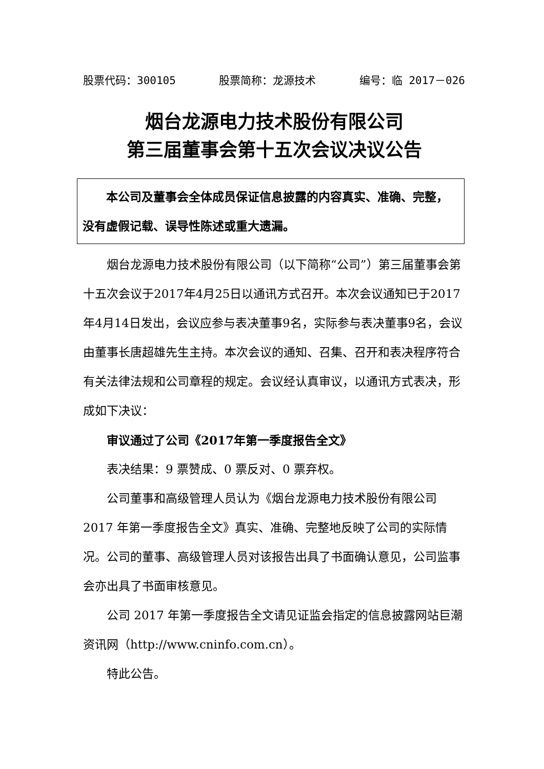股票代码：300105 股票简称：龙源技术 编号：临 2017－026
烟台龙源电力技术股份有限公司
第三届董事会第十五次会议决议公告
　　本公司及董事会全体成员保证信息披露的内容真实、准确、完整，没有虚假记载、误导性陈述或重大遗漏。
烟台龙源电力技术股份有限公司（以下简称“公司”）第三届董事会第十五次会议于2017年4月25日以通讯方式召开。本次会议通知已于2017年4月14日发出，会议应参与表决董事9名，实际参与表决董事9名，会议由董事长唐超雄先生主持。本次会议的通知、召集、召开和表决程序符合有关法律法规和公司章程的规定。会议经认真审议，以通讯方式表决，形成如下决议：
审议通过了公司《2017年第一季度报告全文》
表决结果：9 票赞成、0 票反对、0 票弃权。
公司董事和高级管理人员认为《烟台龙源电力技术股份有限公司 2017 年第一季度报告全文》真实、准确、完整地反映了公司的实际情况。公司的董事、高级管理人员对该报告出具了书面确认意见，公司监事会亦出具了书面审核意见。
公司 2017 年第一季度报告全文请见证监会指定的信息披露网站巨潮资讯网（http://www.cninfo.com.cn）。
特此公告。